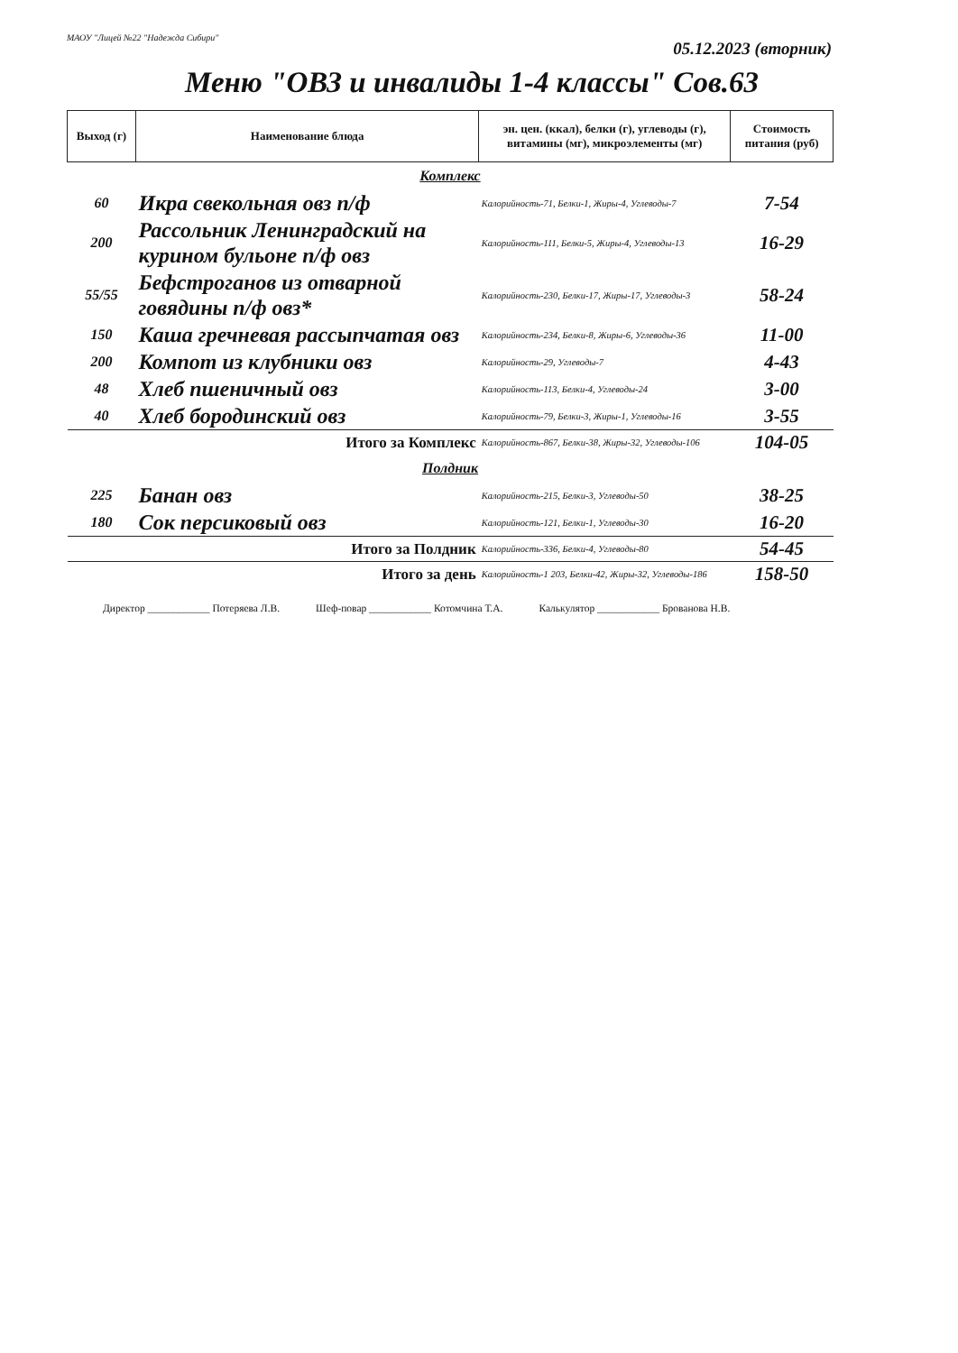МАОУ "Лицей №22 "Надежда Сибири"
05.12.2023 (вторник)
Меню "ОВЗ и инвалиды 1-4 классы" Сов.63
| Выход (г) | Наименование блюда | эн. цен. (ккал), белки (г), углеводы (г), витамины (мг), микроэлементы (мг) | Стоимость питания (руб) |
| --- | --- | --- | --- |
| Комплекс | | | |
| 60 | Икра свекольная овз п/ф | Калорийность-71, Белки-1, Жиры-4, Углеводы-7 | 7-54 |
| 200 | Рассольник Ленинградский на курином бульоне п/ф овз | Калорийность-111, Белки-5, Жиры-4, Углеводы-13 | 16-29 |
| 55/55 | Бефстроганов из отварной говядины п/ф овз* | Калорийность-230, Белки-17, Жиры-17, Углеводы-3 | 58-24 |
| 150 | Каша гречневая рассыпчатая овз | Калорийность-234, Белки-8, Жиры-6, Углеводы-36 | 11-00 |
| 200 | Компот из клубники овз | Калорийность-29, Углеводы-7 | 4-43 |
| 48 | Хлеб пшеничный овз | Калорийность-113, Белки-4, Углеводы-24 | 3-00 |
| 40 | Хлеб бородинский овз | Калорийность-79, Белки-3, Жиры-1, Углеводы-16 | 3-55 |
| | Итого за Комплекс | Калорийность-867, Белки-38, Жиры-32, Углеводы-106 | 104-05 |
| Полдник | | | |
| 225 | Банан овз | Калорийность-215, Белки-3, Углеводы-50 | 38-25 |
| 180 | Сок персиковый овз | Калорийность-121, Белки-1, Углеводы-30 | 16-20 |
| | Итого за Полдник | Калорийность-336, Белки-4, Углеводы-80 | 54-45 |
| | Итого за день | Калорийность-1 203, Белки-42, Жиры-32, Углеводы-186 | 158-50 |
Директор ____________ Потеряева Л.В. Шеф-повар ____________ Котомчина Т.А. Калькулятор ____________ Брованова Н.В.